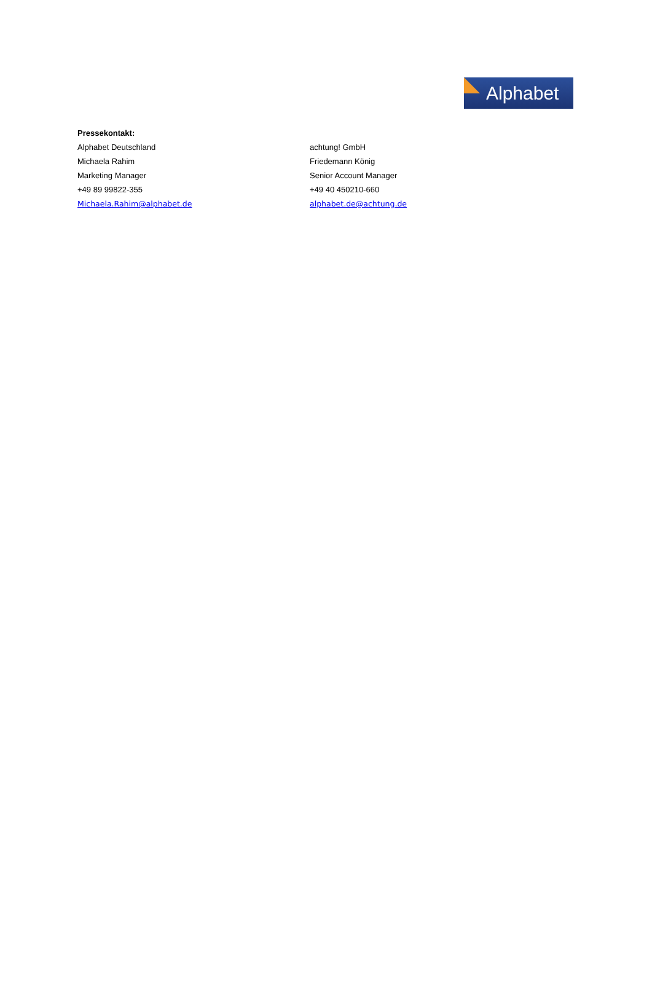Alphabet
Pressekontakt:
Alphabet Deutschland achtung! GmbH
Michaela Rahim Friedemann König
Marketing Manager Senior Account Manager
+49 89 99822-355 +49 40 450210-660
Michaela.Rahim@alphabet.de alphabet.de@achtung.de